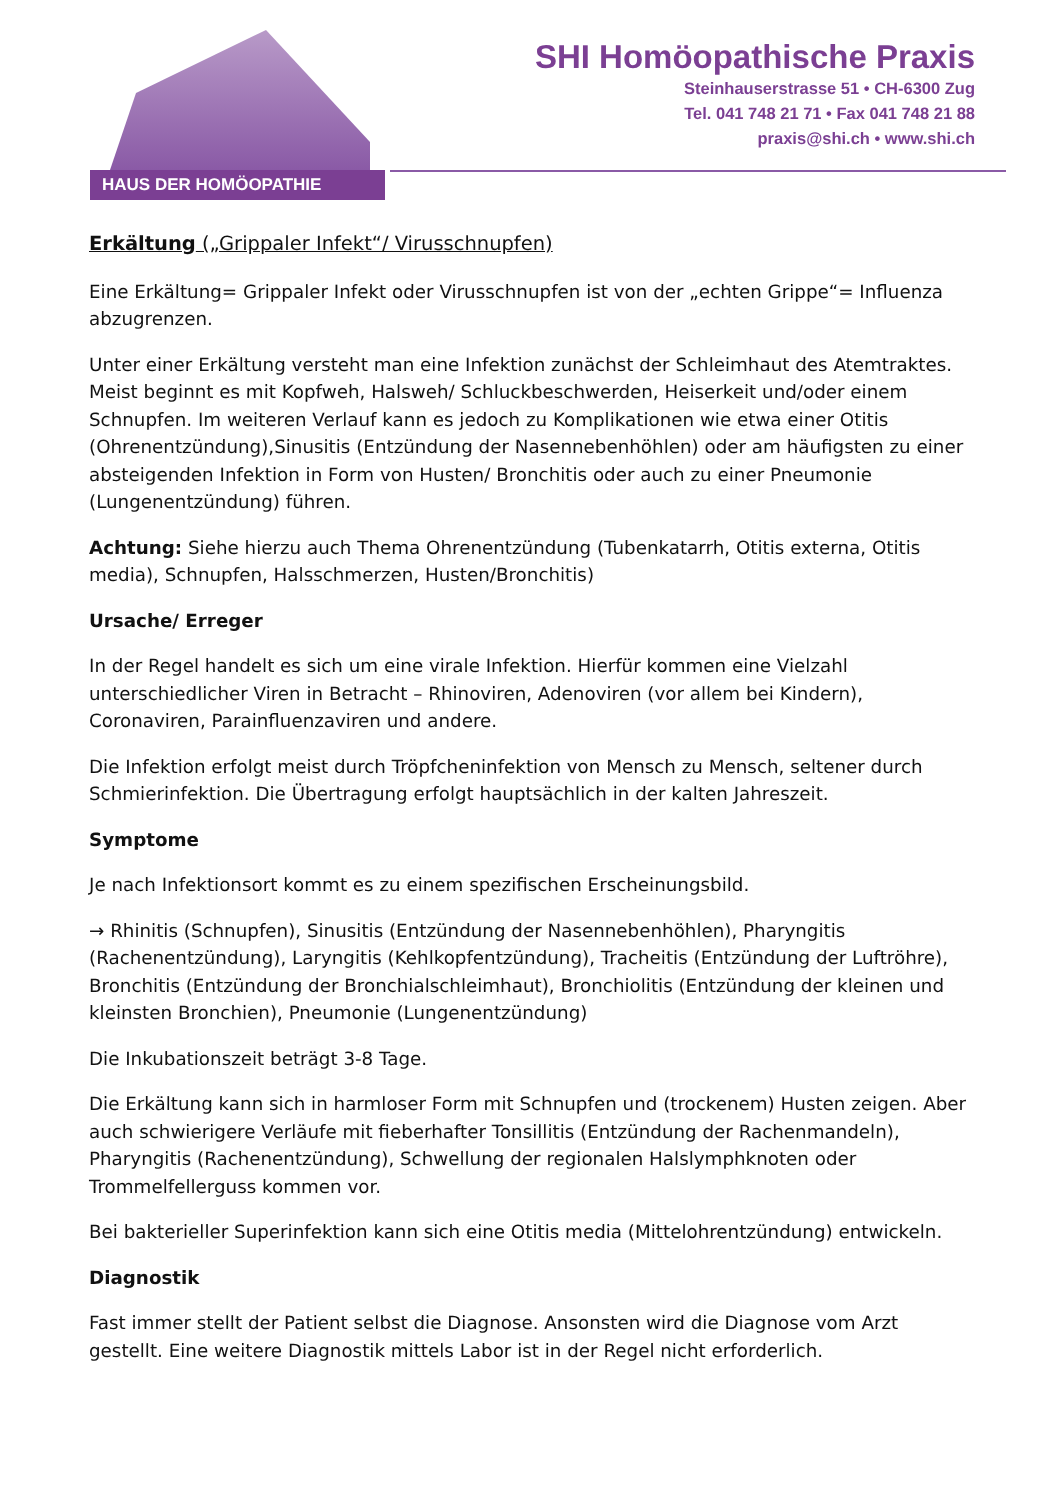HAUS DER HOMÖOPATHIE
SHI Homöopathische Praxis
Steinhauserstrasse 51 • CH-6300 Zug
Tel. 041 748 21 71 • Fax 041 748 21 88
praxis@shi.ch • www.shi.ch
Erkältung („Grippaler Infekt“/ Virusschnupfen)
Eine Erkältung= Grippaler Infekt oder Virusschnupfen ist von der „echten Grippe“= Influenza abzugrenzen.
Unter einer Erkältung versteht man eine Infektion zunächst der Schleimhaut des Atemtraktes. Meist beginnt es mit Kopfweh, Halsweh/ Schluckbeschwerden, Heiserkeit und/oder einem Schnupfen. Im weiteren Verlauf kann es jedoch zu Komplikationen wie etwa einer Otitis (Ohrenentzündung),Sinusitis (Entzündung der Nasennebenhöhlen) oder am häufigsten zu einer absteigenden Infektion in Form von Husten/ Bronchitis oder auch zu einer Pneumonie (Lungenentzündung) führen.
Achtung: Siehe hierzu auch Thema Ohrenentzündung (Tubenkatarrh, Otitis externa, Otitis media), Schnupfen, Halsschmerzen, Husten/Bronchitis)
Ursache/ Erreger
In der Regel handelt es sich um eine virale Infektion. Hierfür kommen eine Vielzahl unterschiedlicher Viren in Betracht – Rhinoviren, Adenoviren (vor allem bei Kindern), Coronaviren, Parainfluenzaviren und andere.
Die Infektion erfolgt meist durch Tröpfcheninfektion von Mensch zu Mensch, seltener durch Schmierinfektion. Die Übertragung erfolgt hauptsächlich in der kalten Jahreszeit.
Symptome
Je nach Infektionsort kommt es zu einem spezifischen Erscheinungsbild.
→ Rhinitis (Schnupfen), Sinusitis (Entzündung der Nasennebenhöhlen), Pharyngitis (Rachenentzündung), Laryngitis (Kehlkopfentzündung), Tracheitis (Entzündung der Luftröhre), Bronchitis (Entzündung der Bronchialschleimhaut), Bronchiolitis (Entzündung der kleinen und kleinsten Bronchien), Pneumonie (Lungenentzündung)
Die Inkubationszeit beträgt 3-8 Tage.
Die Erkältung kann sich in harmloser Form mit Schnupfen und (trockenem) Husten zeigen. Aber auch schwierigere Verläufe mit fieberhafter Tonsillitis (Entzündung der Rachenmandeln), Pharyngitis (Rachenentzündung), Schwellung der regionalen Halslymphknoten oder Trommelfellerguss kommen vor.
Bei bakterieller Superinfektion kann sich eine Otitis media (Mittelohrentzündung) entwickeln.
Diagnostik
Fast immer stellt der Patient selbst die Diagnose. Ansonsten wird die Diagnose vom Arzt gestellt. Eine weitere Diagnostik mittels Labor ist in der Regel nicht erforderlich.